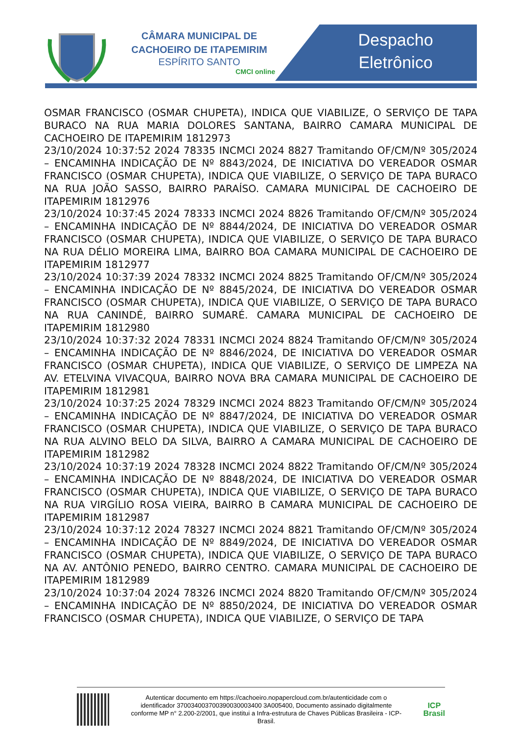CÂMARA MUNICIPAL DE
CACHOEIRO DE ITAPEMIRIM
ESPÍRITO SANTO
CMCI online
Despacho
Eletrônico
OSMAR FRANCISCO (OSMAR CHUPETA), INDICA QUE VIABILIZE, O SERVIÇO DE TAPA BURACO NA RUA MARIA DOLORES SANTANA, BAIRRO CAMARA MUNICIPAL DE CACHOEIRO DE ITAPEMIRIM 1812973
23/10/2024 10:37:52 2024 78335 INCMCI 2024 8827 Tramitando OF/CM/Nº 305/2024 – ENCAMINHA INDICAÇÃO DE Nº 8843/2024, DE INICIATIVA DO VEREADOR OSMAR FRANCISCO (OSMAR CHUPETA), INDICA QUE VIABILIZE, O SERVIÇO DE TAPA BURACO NA RUA JOÃO SASSO, BAIRRO PARAÍSO. CAMARA MUNICIPAL DE CACHOEIRO DE ITAPEMIRIM 1812976
23/10/2024 10:37:45 2024 78333 INCMCI 2024 8826 Tramitando OF/CM/Nº 305/2024 – ENCAMINHA INDICAÇÃO DE Nº 8844/2024, DE INICIATIVA DO VEREADOR OSMAR FRANCISCO (OSMAR CHUPETA), INDICA QUE VIABILIZE, O SERVIÇO DE TAPA BURACO NA RUA DÉLIO MOREIRA LIMA, BAIRRO BOA CAMARA MUNICIPAL DE CACHOEIRO DE ITAPEMIRIM 1812977
23/10/2024 10:37:39 2024 78332 INCMCI 2024 8825 Tramitando OF/CM/Nº 305/2024 – ENCAMINHA INDICAÇÃO DE Nº 8845/2024, DE INICIATIVA DO VEREADOR OSMAR FRANCISCO (OSMAR CHUPETA), INDICA QUE VIABILIZE, O SERVIÇO DE TAPA BURACO NA RUA CANINDÉ, BAIRRO SUMARÉ. CAMARA MUNICIPAL DE CACHOEIRO DE ITAPEMIRIM 1812980
23/10/2024 10:37:32 2024 78331 INCMCI 2024 8824 Tramitando OF/CM/Nº 305/2024 – ENCAMINHA INDICAÇÃO DE Nº 8846/2024, DE INICIATIVA DO VEREADOR OSMAR FRANCISCO (OSMAR CHUPETA), INDICA QUE VIABILIZE, O SERVIÇO DE LIMPEZA NA AV. ETELVINA VIVACQUA, BAIRRO NOVA BRA CAMARA MUNICIPAL DE CACHOEIRO DE ITAPEMIRIM 1812981
23/10/2024 10:37:25 2024 78329 INCMCI 2024 8823 Tramitando OF/CM/Nº 305/2024 – ENCAMINHA INDICAÇÃO DE Nº 8847/2024, DE INICIATIVA DO VEREADOR OSMAR FRANCISCO (OSMAR CHUPETA), INDICA QUE VIABILIZE, O SERVIÇO DE TAPA BURACO NA RUA ALVINO BELO DA SILVA, BAIRRO A CAMARA MUNICIPAL DE CACHOEIRO DE ITAPEMIRIM 1812982
23/10/2024 10:37:19 2024 78328 INCMCI 2024 8822 Tramitando OF/CM/Nº 305/2024 – ENCAMINHA INDICAÇÃO DE Nº 8848/2024, DE INICIATIVA DO VEREADOR OSMAR FRANCISCO (OSMAR CHUPETA), INDICA QUE VIABILIZE, O SERVIÇO DE TAPA BURACO NA RUA VIRGÍLIO ROSA VIEIRA, BAIRRO B CAMARA MUNICIPAL DE CACHOEIRO DE ITAPEMIRIM 1812987
23/10/2024 10:37:12 2024 78327 INCMCI 2024 8821 Tramitando OF/CM/Nº 305/2024 – ENCAMINHA INDICAÇÃO DE Nº 8849/2024, DE INICIATIVA DO VEREADOR OSMAR FRANCISCO (OSMAR CHUPETA), INDICA QUE VIABILIZE, O SERVIÇO DE TAPA BURACO NA AV. ANTÔNIO PENEDO, BAIRRO CENTRO. CAMARA MUNICIPAL DE CACHOEIRO DE ITAPEMIRIM 1812989
23/10/2024 10:37:04 2024 78326 INCMCI 2024 8820 Tramitando OF/CM/Nº 305/2024 – ENCAMINHA INDICAÇÃO DE Nº 8850/2024, DE INICIATIVA DO VEREADOR OSMAR FRANCISCO (OSMAR CHUPETA), INDICA QUE VIABILIZE, O SERVIÇO DE TAPA
Autenticar documento em https://cachoeiro.nopapercloud.com.br/autenticidade com o identificador 370034003700390030003400 3A005400, Documento assinado digitalmente conforme MP n° 2.200-2/2001, que institui a Infra-estrutura de Chaves Públicas Brasileira - ICP-Brasil.
ICP
Brasil